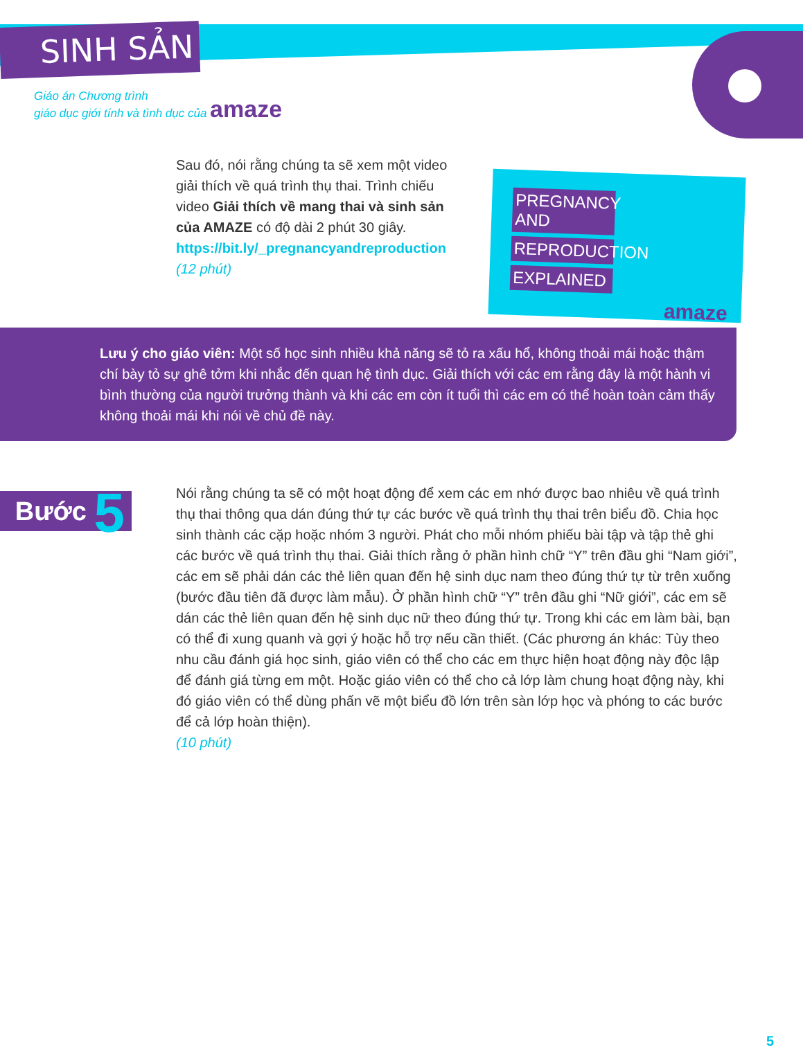SINH SẢN
Giáo án Chương trình
giáo dục giới tính và tình dục của amaze
PREGNANCY AND
REPRODUCTION
EXPLAINED
amaze
Sau đó, nói rằng chúng ta sẽ xem một video giải thích về quá trình thụ thai. Trình chiếu video Giải thích về mang thai và sinh sản của AMAZE có độ dài 2 phút 30 giây.
https://bit.ly/_pregnancyandreproduction
(12 phút)
Lưu ý cho giáo viên: Một số học sinh nhiều khả năng sẽ tỏ ra xấu hổ, không thoải mái hoặc thậm chí bày tỏ sự ghê tởm khi nhắc đến quan hệ tình dục. Giải thích với các em rằng đây là một hành vi bình thường của người trưởng thành và khi các em còn ít tuổi thì các em có thể hoàn toàn cảm thấy không thoải mái khi nói về chủ đề này.
Bước 5
Nói rằng chúng ta sẽ có một hoạt động để xem các em nhớ được bao nhiêu về quá trình thụ thai thông qua dán đúng thứ tự các bước về quá trình thụ thai trên biểu đồ. Chia học sinh thành các cặp hoặc nhóm 3 người. Phát cho mỗi nhóm phiếu bài tập và tập thẻ ghi các bước về quá trình thụ thai. Giải thích rằng ở phần hình chữ “Y” trên đầu ghi “Nam giới”, các em sẽ phải dán các thẻ liên quan đến hệ sinh dục nam theo đúng thứ tự từ trên xuống (bước đầu tiên đã được làm mẫu). Ở phần hình chữ “Y” trên đầu ghi “Nữ giới”, các em sẽ dán các thẻ liên quan đến hệ sinh dục nữ theo đúng thứ tự. Trong khi các em làm bài, bạn có thể đi xung quanh và gợi ý hoặc hỗ trợ nếu cần thiết. (Các phương án khác: Tùy theo nhu cầu đánh giá học sinh, giáo viên có thể cho các em thực hiện hoạt động này độc lập để đánh giá từng em một. Hoặc giáo viên có thể cho cả lớp làm chung hoạt động này, khi đó giáo viên có thể dùng phấn vẽ một biểu đồ lớn trên sàn lớp học và phóng to các bước để cả lớp hoàn thiện).
(10 phút)
5